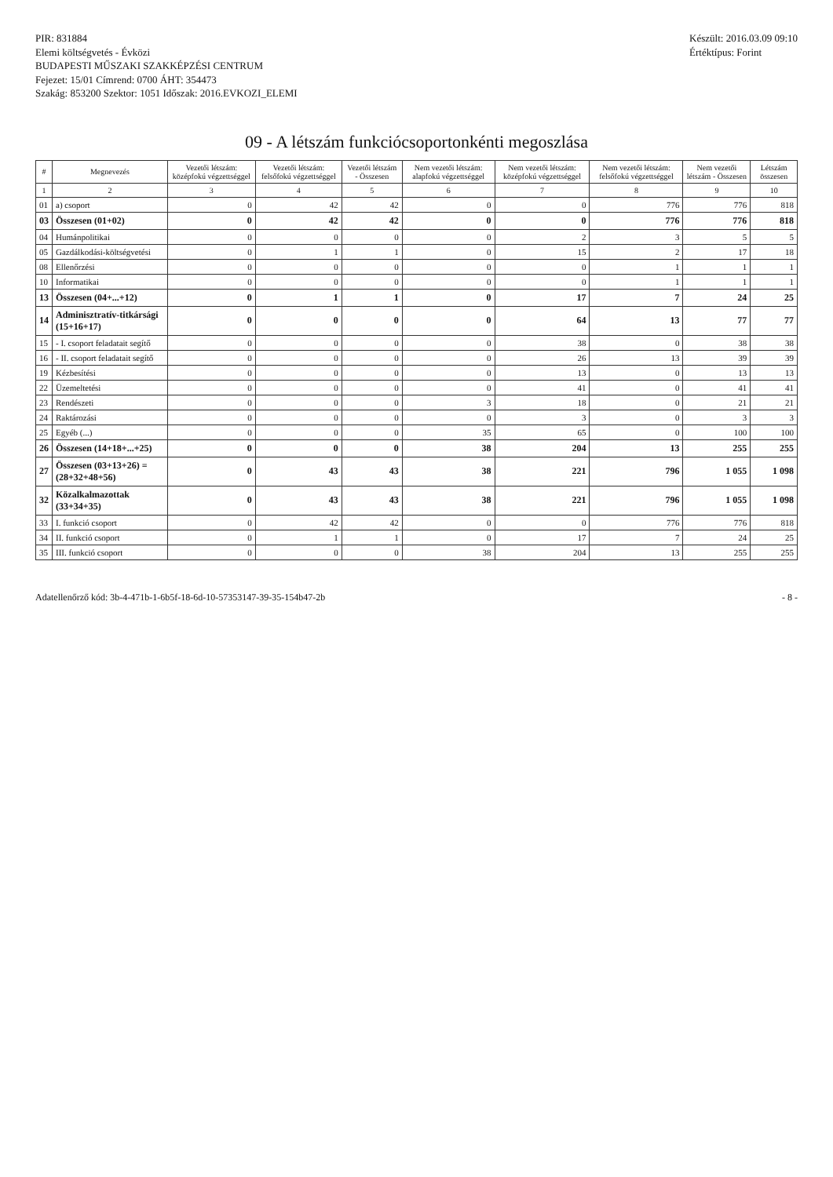PIR: 831884
Elemi költségvetés - Évközi
BUDAPESTI MŰSZAKI SZAKKÉPZÉSI CENTRUM
Fejezet: 15/01 Címrend: 0700 ÁHT: 354473
Szakág: 853200 Szektor: 1051 Időszak: 2016.EVKOZI_ELEMI
Készült: 2016.03.09 09:10
Értéktípus: Forint
09 - A létszám funkciócsoportonkénti megoszlása
| # | Megnevezés | Vezetői létszám: középfokú végzettséggel | Vezetői létszám: felsőfokú végzettséggel | Vezetői létszám - Összesen | Nem vezetői létszám: alapfokú végzettséggel | Nem vezetői létszám: középfokú végzettséggel | Nem vezetői létszám: felsőfokú végzettséggel | Nem vezetői létszám - Összesen | Létszám összesen |
| --- | --- | --- | --- | --- | --- | --- | --- | --- | --- |
| 1 | 2 | 3 | 4 | 5 | 6 | 7 | 8 | 9 | 10 |
| 01 | a) csoport | 0 | 42 | 42 | 0 | 0 | 776 | 776 | 818 |
| 03 | Összesen (01+02) | 0 | 42 | 42 | 0 | 0 | 776 | 776 | 818 |
| 04 | Humánpolitikai | 0 | 0 | 0 | 0 | 2 | 3 | 5 | 5 |
| 05 | Gazdálkodási-költségvetési | 0 | 1 | 1 | 0 | 15 | 2 | 17 | 18 |
| 08 | Ellenőrzési | 0 | 0 | 0 | 0 | 0 | 1 | 1 | 1 |
| 10 | Informatikai | 0 | 0 | 0 | 0 | 0 | 1 | 1 | 1 |
| 13 | Összesen (04+...+12) | 0 | 1 | 1 | 0 | 17 | 7 | 24 | 25 |
| 14 | Adminisztratív-titkársági (15+16+17) | 0 | 0 | 0 | 0 | 64 | 13 | 77 | 77 |
| 15 | - I. csoport feladatait segítő | 0 | 0 | 0 | 0 | 38 | 0 | 38 | 38 |
| 16 | - II. csoport feladatait segítő | 0 | 0 | 0 | 0 | 26 | 13 | 39 | 39 |
| 19 | Kézbesítési | 0 | 0 | 0 | 0 | 13 | 0 | 13 | 13 |
| 22 | Üzemeltetési | 0 | 0 | 0 | 0 | 41 | 0 | 41 | 41 |
| 23 | Rendészeti | 0 | 0 | 0 | 3 | 18 | 0 | 21 | 21 |
| 24 | Raktározási | 0 | 0 | 0 | 0 | 3 | 0 | 3 | 3 |
| 25 | Egyéb (...) | 0 | 0 | 0 | 35 | 65 | 0 | 100 | 100 |
| 26 | Összesen (14+18+...+25) | 0 | 0 | 0 | 38 | 204 | 13 | 255 | 255 |
| 27 | Összesen (03+13+26) = (28+32+48+56) | 0 | 43 | 43 | 38 | 221 | 796 | 1 055 | 1 098 |
| 32 | Közalkalmazottak (33+34+35) | 0 | 43 | 43 | 38 | 221 | 796 | 1 055 | 1 098 |
| 33 | I. funkció csoport | 0 | 42 | 42 | 0 | 0 | 776 | 776 | 818 |
| 34 | II. funkció csoport | 0 | 1 | 1 | 0 | 17 | 7 | 24 | 25 |
| 35 | III. funkció csoport | 0 | 0 | 0 | 38 | 204 | 13 | 255 | 255 |
Adatellenőrző kód: 3b-4-471b-1-6b5f-18-6d-10-57353147-39-35-154b47-2b
- 8 -